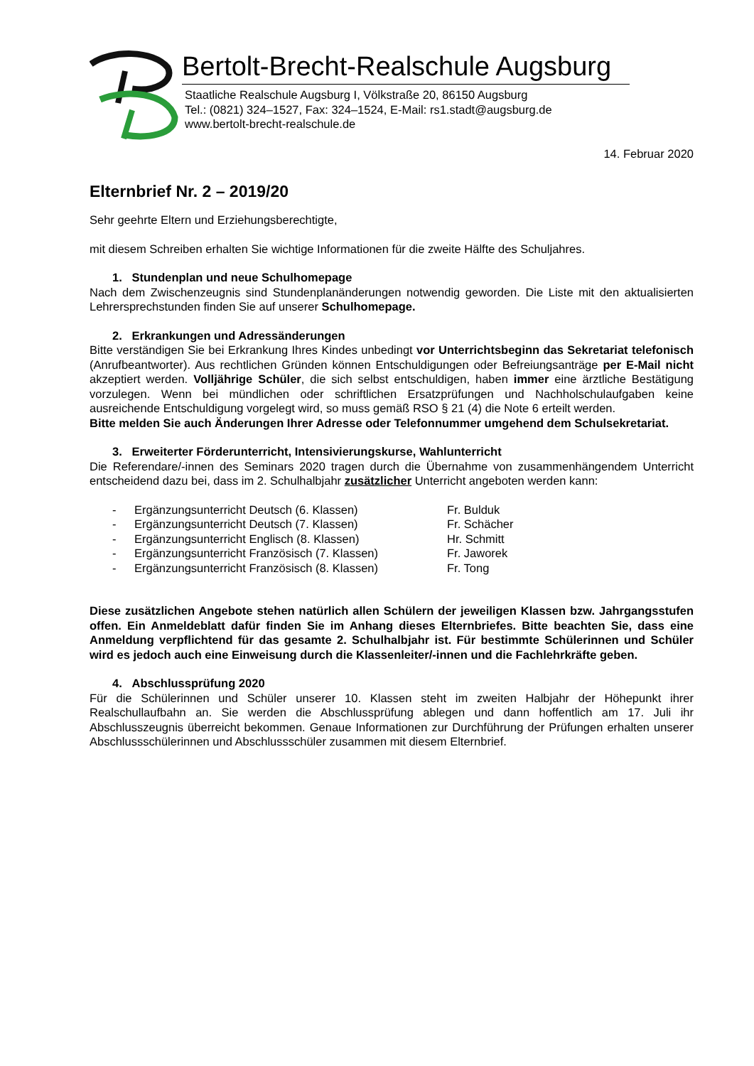Bertolt-Brecht-Realschule Augsburg
Staatliche Realschule Augsburg I, Völkstraße 20, 86150 Augsburg
Tel.: (0821) 324–1527, Fax: 324–1524, E-Mail: rs1.stadt@augsburg.de
www.bertolt-brecht-realschule.de
14. Februar 2020
Elternbrief Nr. 2 – 2019/20
Sehr geehrte Eltern und Erziehungsberechtigte,
mit diesem Schreiben erhalten Sie wichtige Informationen für die zweite Hälfte des Schuljahres.
1. Stundenplan und neue Schulhomepage
Nach dem Zwischenzeugnis sind Stundenplanänderungen notwendig geworden. Die Liste mit den aktualisierten Lehrersprechstunden finden Sie auf unserer Schulhomepage.
2. Erkrankungen und Adressänderungen
Bitte verständigen Sie bei Erkrankung Ihres Kindes unbedingt vor Unterrichtsbeginn das Sekretariat telefonisch (Anrufbeantworter). Aus rechtlichen Gründen können Entschuldigungen oder Befreiungsanträge per E-Mail nicht akzeptiert werden. Volljährige Schüler, die sich selbst entschuldigen, haben immer eine ärztliche Bestätigung vorzulegen. Wenn bei mündlichen oder schriftlichen Ersatzprüfungen und Nachholschulaufgaben keine ausreichende Entschuldigung vorgelegt wird, so muss gemäß RSO § 21 (4) die Note 6 erteilt werden.
Bitte melden Sie auch Änderungen Ihrer Adresse oder Telefonnummer umgehend dem Schulsekretariat.
3. Erweiterter Förderunterricht, Intensivierungskurse, Wahlunterricht
Die Referendare/-innen des Seminars 2020 tragen durch die Übernahme von zusammenhängendem Unterricht entscheidend dazu bei, dass im 2. Schulhalbjahr zusätzlicher Unterricht angeboten werden kann:
- Ergänzungsunterricht Deutsch (6. Klassen) Fr. Bulduk
- Ergänzungsunterricht Deutsch (7. Klassen) Fr. Schächer
- Ergänzungsunterricht Englisch (8. Klassen) Hr. Schmitt
- Ergänzungsunterricht Französisch (7. Klassen) Fr. Jaworek
- Ergänzungsunterricht Französisch (8. Klassen) Fr. Tong
Diese zusätzlichen Angebote stehen natürlich allen Schülern der jeweiligen Klassen bzw. Jahrgangsstufen offen. Ein Anmeldeblatt dafür finden Sie im Anhang dieses Elternbriefes. Bitte beachten Sie, dass eine Anmeldung verpflichtend für das gesamte 2. Schulhalbjahr ist. Für bestimmte Schülerinnen und Schüler wird es jedoch auch eine Einweisung durch die Klassenleiter/-innen und die Fachlehrkräfte geben.
4. Abschlussprüfung 2020
Für die Schülerinnen und Schüler unserer 10. Klassen steht im zweiten Halbjahr der Höhepunkt ihrer Realschullaufbahn an. Sie werden die Abschlussprüfung ablegen und dann hoffentlich am 17. Juli ihr Abschlusszeugnis überreicht bekommen. Genaue Informationen zur Durchführung der Prüfungen erhalten unserer Abschlussschülerinnen und Abschlussschüler zusammen mit diesem Elternbrief.